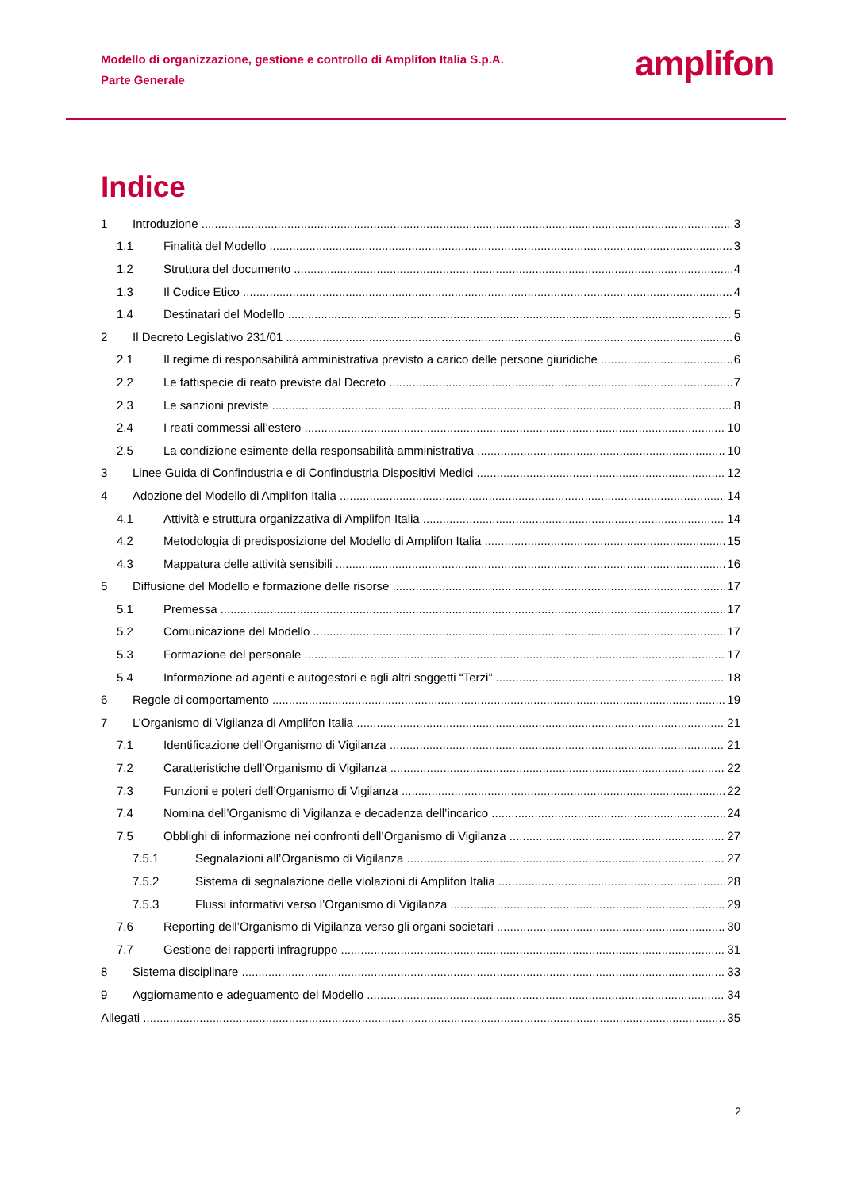Modello di organizzazione, gestione e controllo di Amplifon Italia S.p.A.
Parte Generale
amplifon
Indice
1 Introduzione 3
1.1 Finalità del Modello 3
1.2 Struttura del documento 4
1.3 Il Codice Etico 4
1.4 Destinatari del Modello 5
2 Il Decreto Legislativo 231/01 6
2.1 Il regime di responsabilità amministrativa previsto a carico delle persone giuridiche 6
2.2 Le fattispecie di reato previste dal Decreto 7
2.3 Le sanzioni previste 8
2.4 I reati commessi all’estero 10
2.5 La condizione esimente della responsabilità amministrativa 10
3 Linee Guida di Confindustria e di Confindustria Dispositivi Medici 12
4 Adozione del Modello di Amplifon Italia 14
4.1 Attività e struttura organizzativa di Amplifon Italia 14
4.2 Metodologia di predisposizione del Modello di Amplifon Italia 15
4.3 Mappatura delle attività sensibili 16
5 Diffusione del Modello e formazione delle risorse 17
5.1 Premessa 17
5.2 Comunicazione del Modello 17
5.3 Formazione del personale 17
5.4 Informazione ad agenti e autogestori e agli altri soggetti “Terzi” 18
6 Regole di comportamento 19
7 L’Organismo di Vigilanza di Amplifon Italia 21
7.1 Identificazione dell’Organismo di Vigilanza 21
7.2 Caratteristiche dell’Organismo di Vigilanza 22
7.3 Funzioni e poteri dell’Organismo di Vigilanza 22
7.4 Nomina dell’Organismo di Vigilanza e decadenza dell’incarico 24
7.5 Obblighi di informazione nei confronti dell’Organismo di Vigilanza 27
7.5.1 Segnalazioni all’Organismo di Vigilanza 27
7.5.2 Sistema di segnalazione delle violazioni di Amplifon Italia 28
7.5.3 Flussi informativi verso l’Organismo di Vigilanza 29
7.6 Reporting dell’Organismo di Vigilanza verso gli organi societari 30
7.7 Gestione dei rapporti infragruppo 31
8 Sistema disciplinare 33
9 Aggiornamento e adeguamento del Modello 34
Allegati 35
2